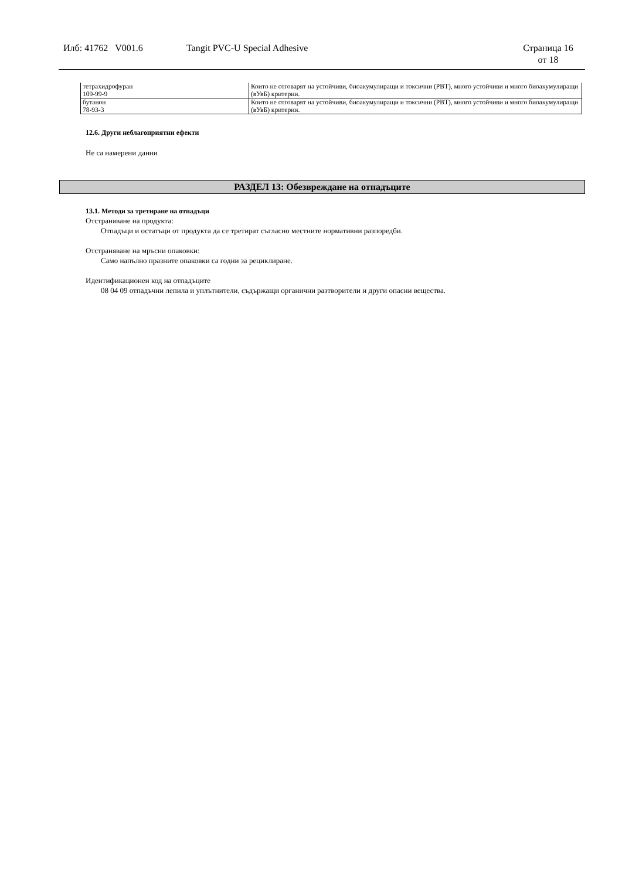Илб: 41762 V001.6 Tangit PVC-U Special Adhesive Страница 16
от 18
| тетрахидрофуран 109-99-9 | Които не отговарят на устойчиви, биоакумулиращи и токсични (PBT), много устойчиви и много биоакумулиращи (вУвБ) критерии. |
| бутанон 78-93-3 | Които не отговарят на устойчиви, биоакумулиращи и токсични (PBT), много устойчиви и много биоакумулиращи (вУвБ) критерии. |
12.6. Други неблагоприятни ефекти
Не са намерени данни
РАЗДЕЛ 13: Обезвреждане на отпадъците
13.1. Методи за третиране на отпадъци
Отстраняване на продукта:
Отпадъци и остатъци от продукта да се третират съгласно местните нормативни разпоредби.
Отстраняване на мръсни опаковки:
Само напълно празните опаковки са годни за рециклиране.
Идентификационен код на отпадъците
08 04 09 отпадъчни лепила и уплътнители, съдържащи органични разтворители и други опасни вещества.